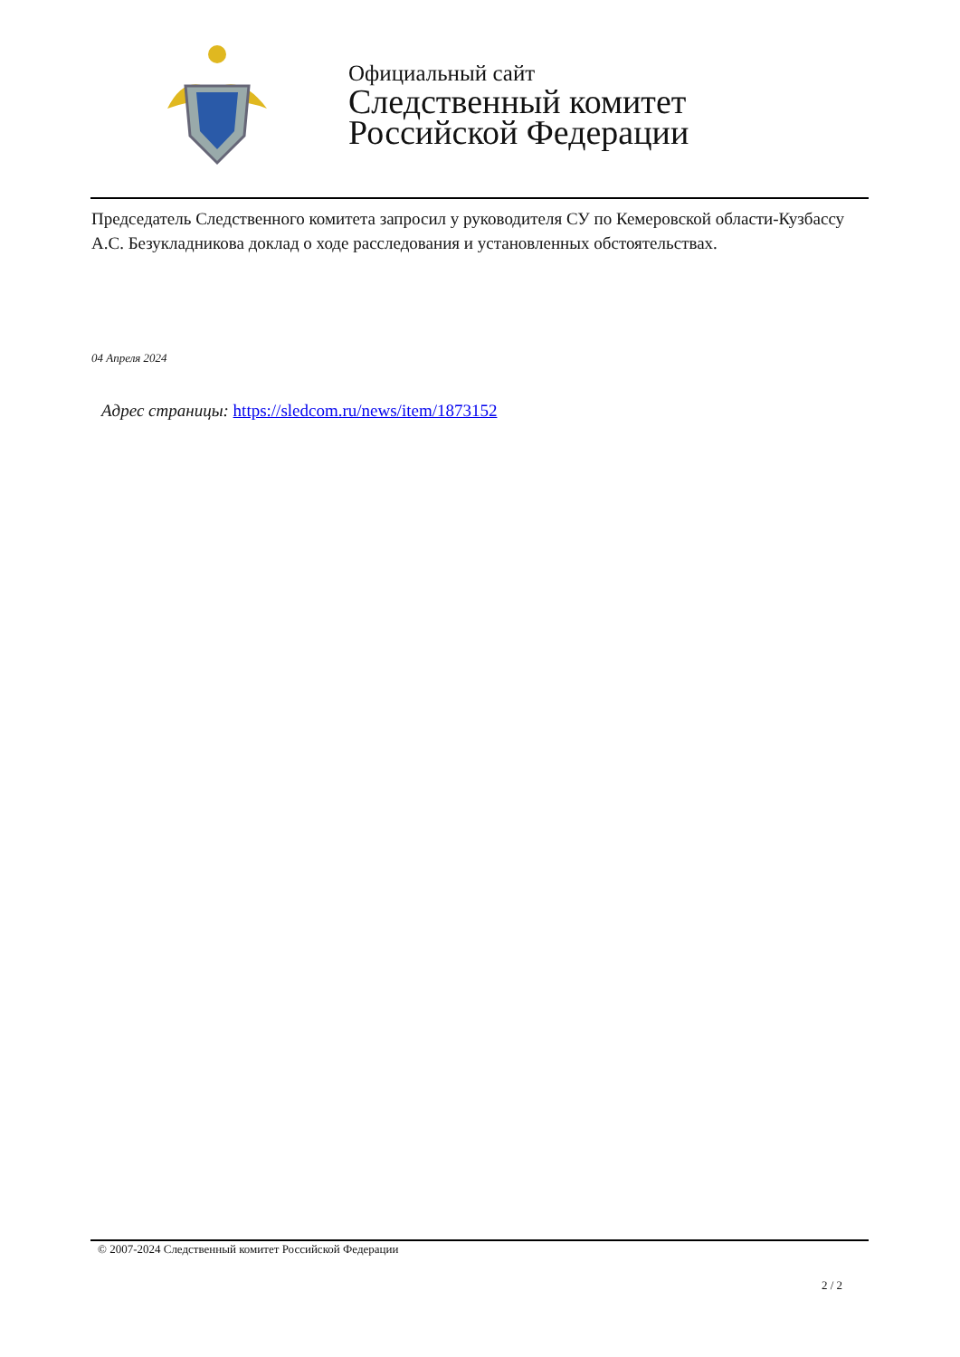Официальный сайт
Следственный комитет
Российской Федерации
Председатель Следственного комитета запросил у руководителя СУ по Кемеровской области-Кузбассу А.С. Безукладникова доклад о ходе расследования и установленных обстоятельствах.
04 Апреля 2024
Адрес страницы: https://sledcom.ru/news/item/1873152
© 2007-2024 Следственный комитет Российской Федерации
2 / 2